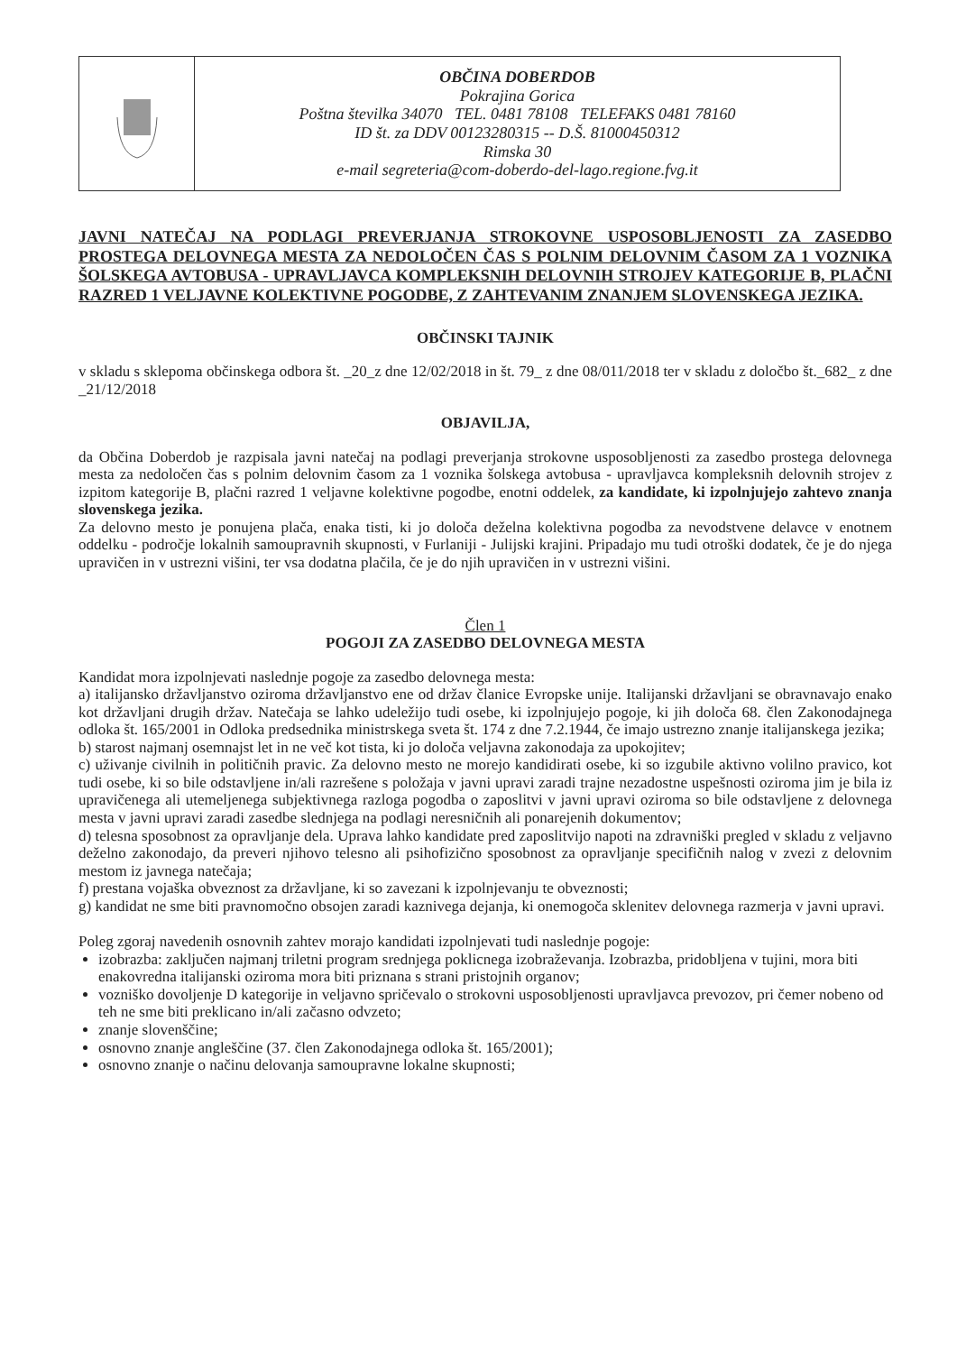| | OBČINA DOBERDOB Pokrajina Gorica Poštna številka 34070 TEL. 0481 78108 TELEFAKS 0481 78160 ID št. za DDV 00123280315 -- D.Š. 81000450312 Rimska 30 e-mail segreteria@com-doberdo-del-lago.regione.fvg.it |
JAVNI NATEČAJ NA PODLAGI PREVERJANJA STROKOVNE USPOSOBLJENOSTI ZA ZASEDBO PROSTEGA DELOVNEGA MESTA ZA NEDOLOČEN ČAS S POLNIM DELOVNIM ČASOM ZA 1 VOZNIKA ŠOLSKEGA AVTOBUSA - UPRAVLJAVCA KOMPLEKSNIH DELOVNIH STROJEV KATEGORIJE B, PLAČNI RAZRED 1 VELJAVNE KOLEKTIVNE POGODBE, Z ZAHTEVANIM ZNANJEM SLOVENSKEGA JEZIKA.
OBČINSKI TAJNIK
v skladu s sklepoma občinskega odbora št. _20_z dne 12/02/2018 in št. 79_ z dne 08/011/2018 ter v skladu z določbo št._682_ z dne _21/12/2018
OBJAVILJA,
da Občina Doberdob je razpisala javni natečaj na podlagi preverjanja strokovne usposobljenosti za zasedbo prostega delovnega mesta za nedoločen čas s polnim delovnim časom za 1 voznika šolskega avtobusa - upravljavca kompleksnih delovnih strojev z izpitom kategorije B, plačni razred 1 veljavne kolektivne pogodbe, enotni oddelek, za kandidate, ki izpolnjujejo zahtevo znanja slovenskega jezika.
Za delovno mesto je ponujena plača, enaka tisti, ki jo določa deželna kolektivna pogodba za nevodstvene delavce v enotnem oddelku - področje lokalnih samoupravnih skupnosti, v Furlaniji - Julijski krajini. Pripadajo mu tudi otroški dodatek, če je do njega upravičen in v ustrezni višini, ter vsa dodatna plačila, če je do njih upravičen in v ustrezni višini.
Člen 1
POGOJI ZA ZASEDBO DELOVNEGA MESTA
Kandidat mora izpolnjevati naslednje pogoje za zasedbo delovnega mesta:
a) italijansko državljanstvo oziroma državljanstvo ene od držav članice Evropske unije. Italijanski državljani se obravnavajo enako kot državljani drugih držav. Natečaja se lahko udeležijo tudi osebe, ki izpolnjujejo pogoje, ki jih določa 68. člen Zakonodajnega odloka št. 165/2001 in Odloka predsednika ministrskega sveta št. 174 z dne 7.2.1944, če imajo ustrezno znanje italijanskega jezika;
b) starost najmanj osemnajst let in ne več kot tista, ki jo določa veljavna zakonodaja za upokojitev;
c) uživanje civilnih in političnih pravic. Za delovno mesto ne morejo kandidirati osebe, ki so izgubile aktivno volilno pravico, kot tudi osebe, ki so bile odstavljene in/ali razrešene s položaja v javni upravi zaradi trajne nezadostne uspešnosti oziroma jim je bila iz upravičenega ali utemeljenega subjektivnega razloga pogodba o zaposlitvi v javni upravi oziroma so bile odstavljene z delovnega mesta v javni upravi zaradi zasedbe slednjega na podlagi neresničnih ali ponarejenih dokumentov;
d) telesna sposobnost za opravljanje dela. Uprava lahko kandidate pred zaposlitvijo napoti na zdravniški pregled v skladu z veljavno deželno zakonodajo, da preveri njihovo telesno ali psihofizično sposobnost za opravljanje specifičnih nalog v zvezi z delovnim mestom iz javnega natečaja;
f) prestana vojaška obveznost za državljane, ki so zavezani k izpolnjevanju te obveznosti;
g) kandidat ne sme biti pravnomočno obsojen zaradi kaznivega dejanja, ki onemogoča sklenitev delovnega razmerja v javni upravi.
Poleg zgoraj navedenih osnovnih zahtev morajo kandidati izpolnjevati tudi naslednje pogoje:
izobrazba: zaključen najmanj triletni program srednjega poklicnega izobraževanja. Izobrazba, pridobljena v tujini, mora biti enakovredna italijanski oziroma mora biti priznana s strani pristojnih organov;
vozniško dovoljenje D kategorije in veljavno spričevalo o strokovni usposobljenosti upravljavca prevozov, pri čemer nobeno od teh ne sme biti preklicano in/ali začasno odvzeto;
znanje slovenščine;
osnovno znanje angleščine (37. člen Zakonodajnega odloka št. 165/2001);
osnovno znanje o načinu delovanja samoupravne lokalne skupnosti;